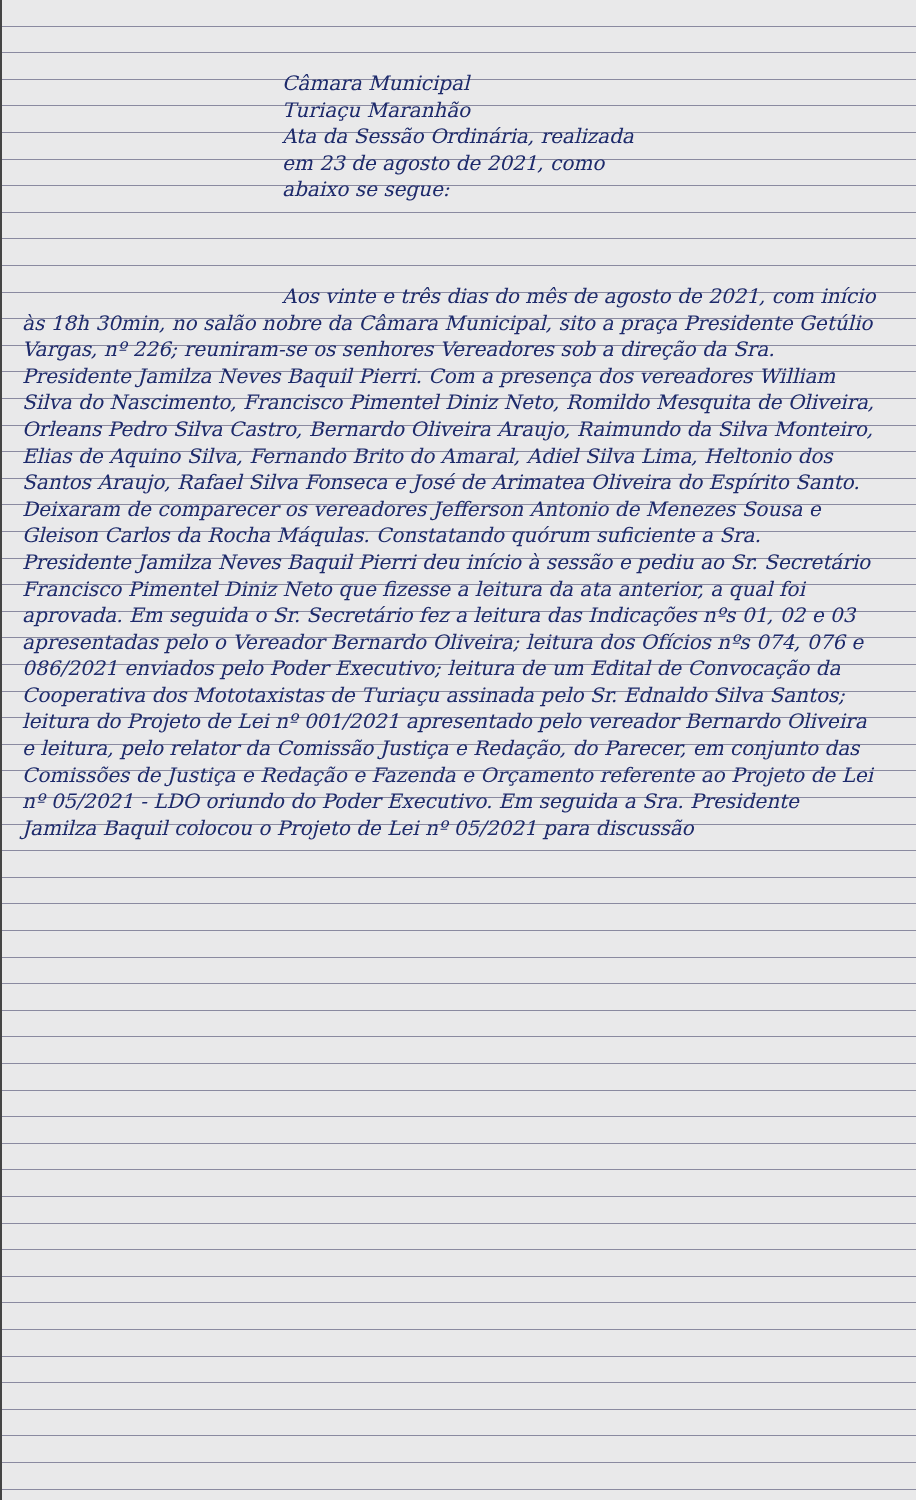Câmara Municipal
Turiaçu Maranhão
Ata da Sessão Ordinária, realizada
em 23 de agosto de 2021, como
abaixo se segue:
Aos vinte e três dias do mês de agosto de 2021, com início às 18h 30min, no salão nobre da Câmara Municipal, sito a praça Presidente Getúlio Vargas, nº 226; reuniram-se os senhores Vereadores sob a direção da Sra. Presidente Jamilza Neves Baquil Pierri. Com a presença dos vereadores William Silva do Nascimento, Francisco Pimentel Diniz Neto, Romildo Mesquita de Oliveira, Orleans Pedro Silva Castro, Bernardo Oliveira Araujo, Raimundo da Silva Monteiro, Elias de Aquino Silva, Fernando Brito do Amaral, Adiel Silva Lima, Heltonio dos Santos Araujo, Rafael Silva Fonseca e José de Arimatea Oliveira do Espírito Santo. Deixaram de comparecer os vereadores Jefferson Antonio de Menezes Sousa e Gleison Carlos da Rocha Máqulas. Constatando quórum suficiente a Sra. Presidente Jamilza Neves Baquil Pierri deu início à sessão e pediu ao Sr. Secretário Francisco Pimentel Diniz Neto que fizesse a leitura da ata anterior, a qual foi aprovada. Em seguida o Sr. Secretário fez a leitura das Indicações nºs 01, 02 e 03 apresentadas pelo o Vereador Bernardo Oliveira; leitura dos Ofícios nºs 074, 076 e 086/2021 enviados pelo Poder Executivo; leitura de um Edital de Convocação da Cooperativa dos Mototaxistas de Turiaçu assinada pelo Sr. Ednaldo Silva Santos; leitura do Projeto de Lei nº 001/2021 apresentado pelo vereador Bernardo Oliveira e leitura, pelo relator da Comissão Justiça e Redação, do Parecer, em conjunto das Comissões de Justiça e Redação e Fazenda e Orçamento referente ao Projeto de Lei nº 05/2021 - LDO oriundo do Poder Executivo. Em seguida a Sra. Presidente Jamilza Baquil colocou o Projeto de Lei nº 05/2021 para discussão